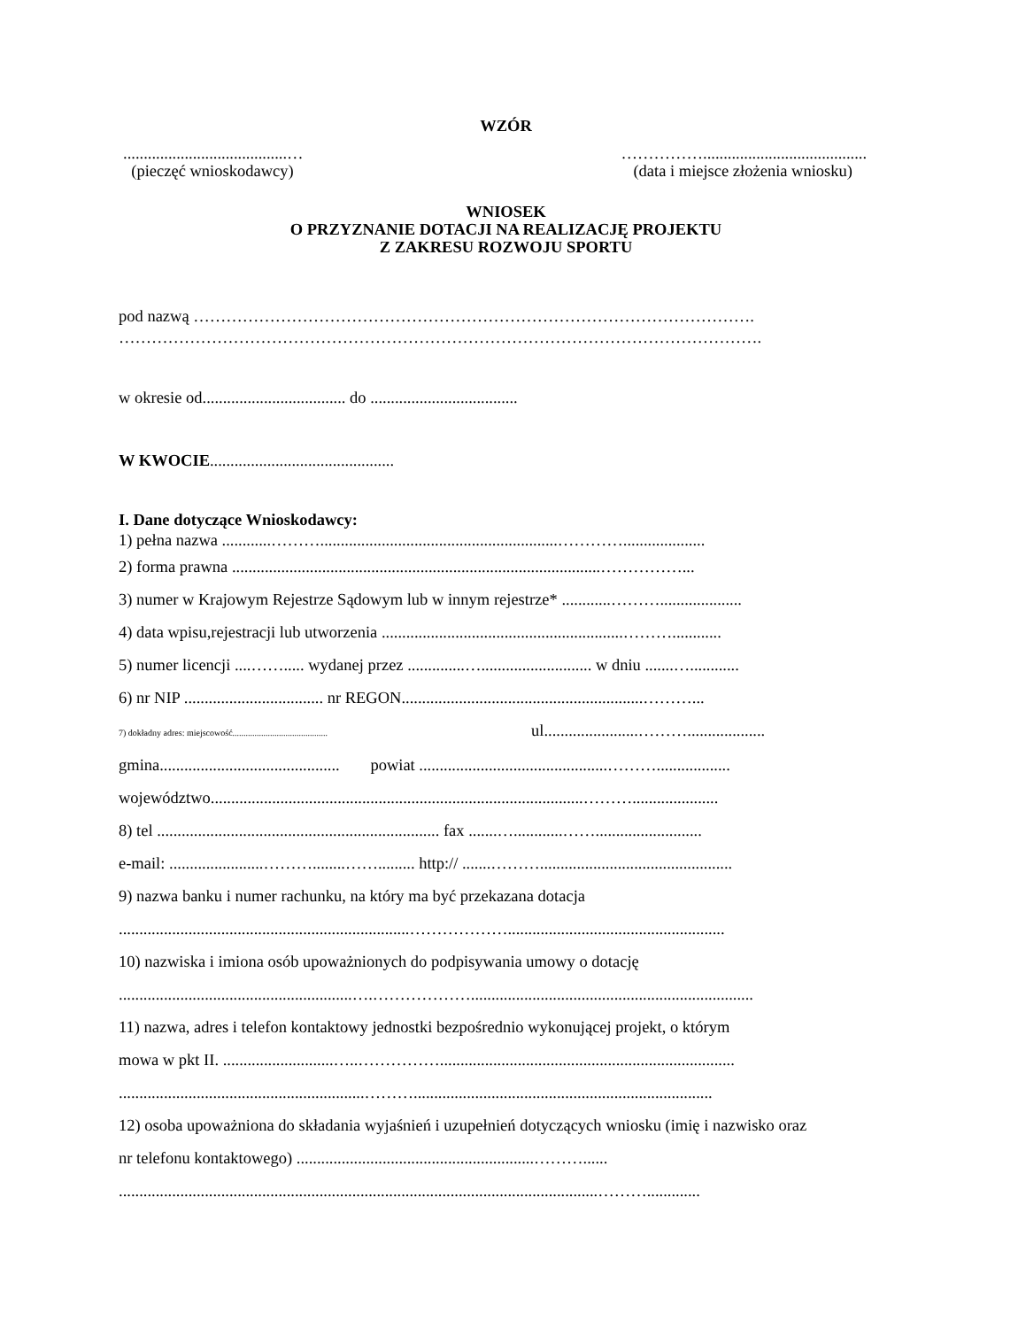WZÓR
........................................…
(pieczęć wnioskodawcy)
……………........................................
(data i miejsce złożenia wniosku)
WNIOSEK
O PRZYZNANIE DOTACJI NA REALIZACJĘ PROJEKTU
Z ZAKRESU ROZWOJU SPORTU
pod nazwą ………………………………………………………………………………………….
……………………………………………………………………………………………………….
w okresie od................................... do ....................................
W KWOCIE.............................................
I. Dane dotyczące Wnioskodawcy:
1) pełna nazwa ............………..........................................................…………....................
2) forma prawna ..........................................................................................……………...
3) numer w Krajowym Rejestrze Sądowym lub w innym rejestrze* ............………....................
4) data wpisu,rejestracji lub utworzenia ...........................................................………............
5) numer licencji ....……..... wydanej przez ..............…........................... w dniu .......…............
6) nr NIP .................................. nr REGON...........................................................………...
7) dokładny adres: miejscowość........................................... ul.......................………...................
gmina............................................ powiat ..............................................………..................
województwo...........................................................................................……….....................
8) tel ..................................................................... fax .......…............……..........................
e-mail: .......................………........……......... http:// .......………...............................................
9) nazwa banku i numer rachunku, na który ma być przekazana dotacja
.......................................................................……………….....................................................
10) nazwiska i imiona osób upoważnionych do podpisywania umowy o dotację
.........................................................….……………….....................................................................
11) nazwa, adres i telefon kontaktowy jednostki bezpośrednio wykonującej projekt, o którym
mowa w pkt II. ...........................…..……………........................................................................
............................................................……….........................................................................
12) osoba upoważniona do składania wyjaśnień i uzupełnień dotyczących wniosku (imię i nazwisko oraz
nr telefonu kontaktowego) ..........................................................………......
.....................................................................................................................……….............